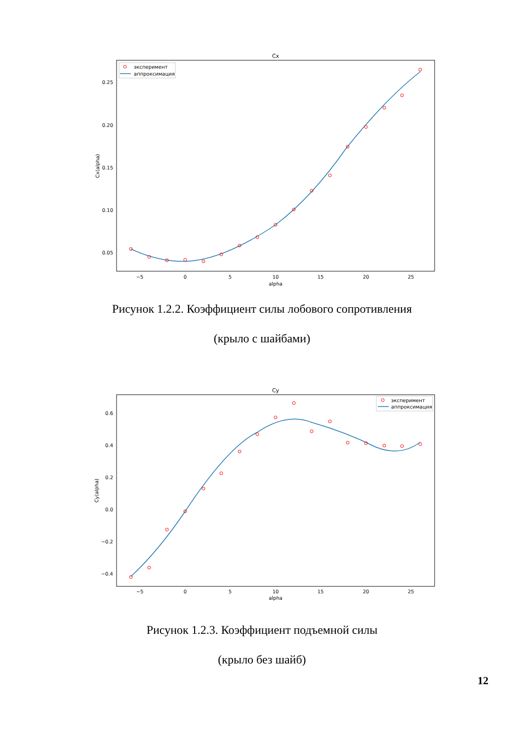Cx
0.25
0.20
0.15
0.10
0.05
−5
0
5
10
15
20
25
alpha
Cx(alpha)
эксперимент
аппроксимация
Рисунок 1.2.2. Коэффициент силы лобового сопротивления
(крыло с шайбами)
Cy
0.6
0.4
0.2
0.0
−0.2
−0.4
−5
0
5
10
15
20
25
alpha
Cy(alpha)
эксперимент
аппроксимация
Рисунок 1.2.3. Коэффициент подъемной силы
(крыло без шайб)
12